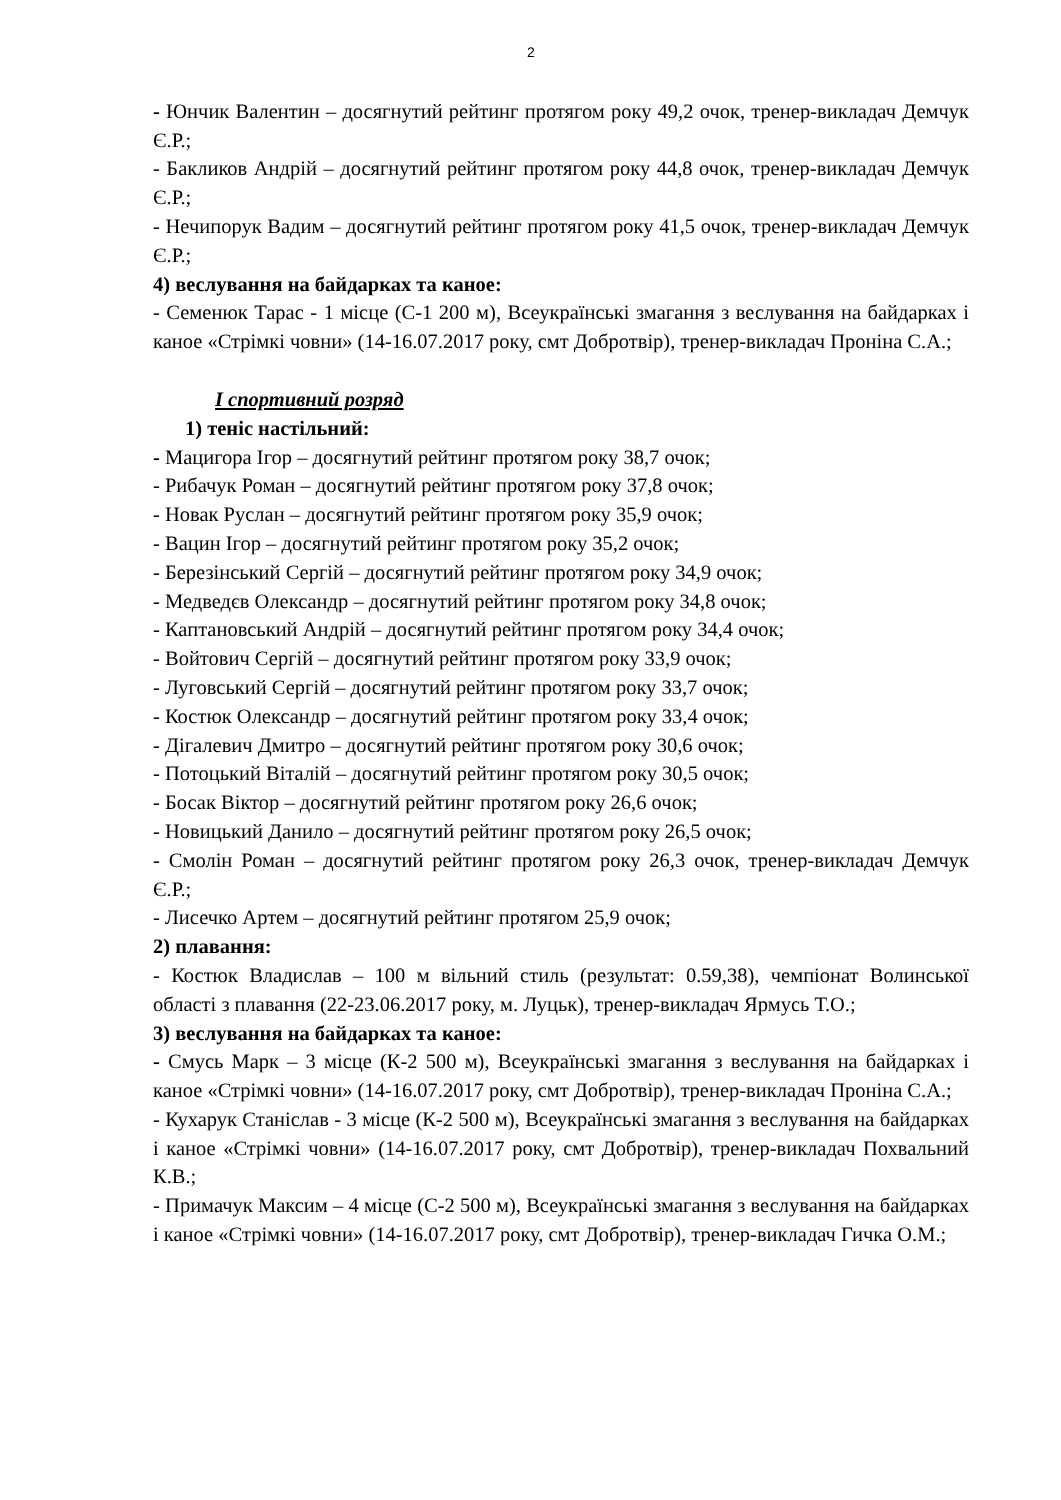2
- Юнчик Валентин – досягнутий рейтинг протягом року 49,2 очок, тренер-викладач Демчук Є.Р.;
- Бакликов Андрій – досягнутий рейтинг протягом року 44,8 очок, тренер-викладач Демчук Є.Р.;
- Нечипорук Вадим – досягнутий рейтинг протягом року 41,5 очок, тренер-викладач Демчук Є.Р.;
4) веслування на байдарках та каное:
- Семенюк Тарас - 1 місце (С-1 200 м), Всеукраїнські змагання з веслування на байдарках і каное «Стрімкі човни» (14-16.07.2017 року, смт Добротвір), тренер-викладач Проніна С.А.;
І спортивний розряд
1) теніс настільний:
- Мацигора Ігор – досягнутий рейтинг протягом року 38,7 очок;
- Рибачук Роман – досягнутий рейтинг протягом року 37,8 очок;
- Новак Руслан – досягнутий рейтинг протягом року 35,9 очок;
- Вацин Ігор – досягнутий рейтинг протягом року 35,2 очок;
- Березінський Сергій – досягнутий рейтинг протягом року 34,9 очок;
- Медведєв Олександр – досягнутий рейтинг протягом року 34,8 очок;
- Каптановський Андрій – досягнутий рейтинг протягом року 34,4 очок;
- Войтович Сергій – досягнутий рейтинг протягом року 33,9 очок;
- Луговський Сергій – досягнутий рейтинг протягом року 33,7 очок;
- Костюк Олександр – досягнутий рейтинг протягом року 33,4 очок;
- Дігалевич Дмитро – досягнутий рейтинг протягом року 30,6 очок;
- Потоцький Віталій – досягнутий рейтинг протягом року 30,5 очок;
- Босак Віктор – досягнутий рейтинг протягом року 26,6 очок;
- Новицький Данило – досягнутий рейтинг протягом року 26,5 очок;
- Смолін Роман – досягнутий рейтинг протягом року 26,3 очок, тренер-викладач Демчук Є.Р.;
- Лисечко Артем – досягнутий рейтинг протягом 25,9 очок;
2) плавання:
- Костюк Владислав – 100 м вільний стиль (результат: 0.59,38), чемпіонат Волинської області з плавання (22-23.06.2017 року, м. Луцьк), тренер-викладач Ярмусь Т.О.;
3) веслування на байдарках та каное:
- Смусь Марк – 3 місце (К-2 500 м), Всеукраїнські змагання з веслування на байдарках і каное «Стрімкі човни» (14-16.07.2017 року, смт Добротвір), тренер-викладач Проніна С.А.;
- Кухарук Станіслав - 3 місце (К-2 500 м), Всеукраїнські змагання з веслування на байдарках і каное «Стрімкі човни» (14-16.07.2017 року, смт Добротвір), тренер-викладач Похвальний К.В.;
- Примачук Максим – 4 місце (С-2 500 м), Всеукраїнські змагання з веслування на байдарках і каное «Стрімкі човни» (14-16.07.2017 року, смт Добротвір), тренер-викладач Гичка О.М.;